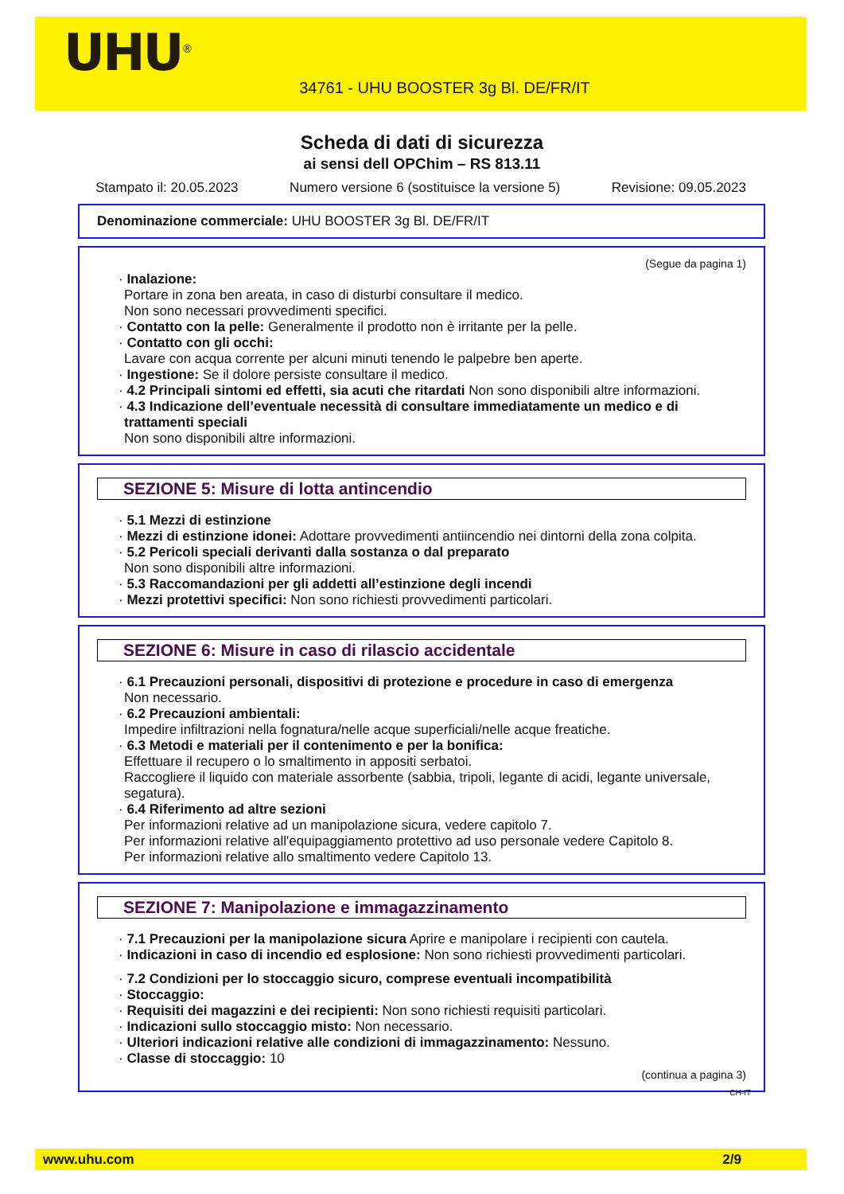UHU<sup>®</sup>
34761 - UHU BOOSTER 3g Bl. DE/FR/IT
Scheda di dati di sicurezza
ai sensi dell OPChim – RS 813.11
Stampato il: 20.05.2023 Numero versione 6 (sostituisce la versione 5) Revisione: 09.05.2023
Denominazione commerciale: UHU BOOSTER 3g Bl. DE/FR/IT
(Segue da pagina 1)
· Inalazione:
Portare in zona ben areata, in caso di disturbi consultare il medico.
Non sono necessari provvedimenti specifici.
· Contatto con la pelle: Generalmente il prodotto non è irritante per la pelle.
· Contatto con gli occhi:
Lavare con acqua corrente per alcuni minuti tenendo le palpebre ben aperte.
· Ingestione: Se il dolore persiste consultare il medico.
· 4.2 Principali sintomi ed effetti, sia acuti che ritardati Non sono disponibili altre informazioni.
· 4.3 Indicazione dell’eventuale necessità di consultare immediatamente un medico e di trattamenti speciali
Non sono disponibili altre informazioni.
SEZIONE 5: Misure di lotta antincendio
· 5.1 Mezzi di estinzione
· Mezzi di estinzione idonei: Adottare provvedimenti antiincendio nei dintorni della zona colpita.
· 5.2 Pericoli speciali derivanti dalla sostanza o dal preparato
Non sono disponibili altre informazioni.
· 5.3 Raccomandazioni per gli addetti all’estinzione degli incendi
· Mezzi protettivi specifici: Non sono richiesti provvedimenti particolari.
SEZIONE 6: Misure in caso di rilascio accidentale
· 6.1 Precauzioni personali, dispositivi di protezione e procedure in caso di emergenza
Non necessario.
· 6.2 Precauzioni ambientali:
Impedire infiltrazioni nella fognatura/nelle acque superficiali/nelle acque freatiche.
· 6.3 Metodi e materiali per il contenimento e per la bonifica:
Effettuare il recupero o lo smaltimento in appositi serbatoi.
Raccogliere il liquido con materiale assorbente (sabbia, tripoli, legante di acidi, legante universale, segatura).
· 6.4 Riferimento ad altre sezioni
Per informazioni relative ad un manipolazione sicura, vedere capitolo 7.
Per informazioni relative all'equipaggiamento protettivo ad uso personale vedere Capitolo 8.
Per informazioni relative allo smaltimento vedere Capitolo 13.
SEZIONE 7: Manipolazione e immagazzinamento
· 7.1 Precauzioni per la manipolazione sicura Aprire e manipolare i recipienti con cautela.
· Indicazioni in caso di incendio ed esplosione: Non sono richiesti provvedimenti particolari.
· 7.2 Condizioni per lo stoccaggio sicuro, comprese eventuali incompatibilità
· Stoccaggio:
· Requisiti dei magazzini e dei recipienti: Non sono richiesti requisiti particolari.
· Indicazioni sullo stoccaggio misto: Non necessario.
· Ulteriori indicazioni relative alle condizioni di immagazzinamento: Nessuno.
· Classe di stoccaggio: 10
(continua a pagina 3)
CH-IT
www.uhu.com 2/9